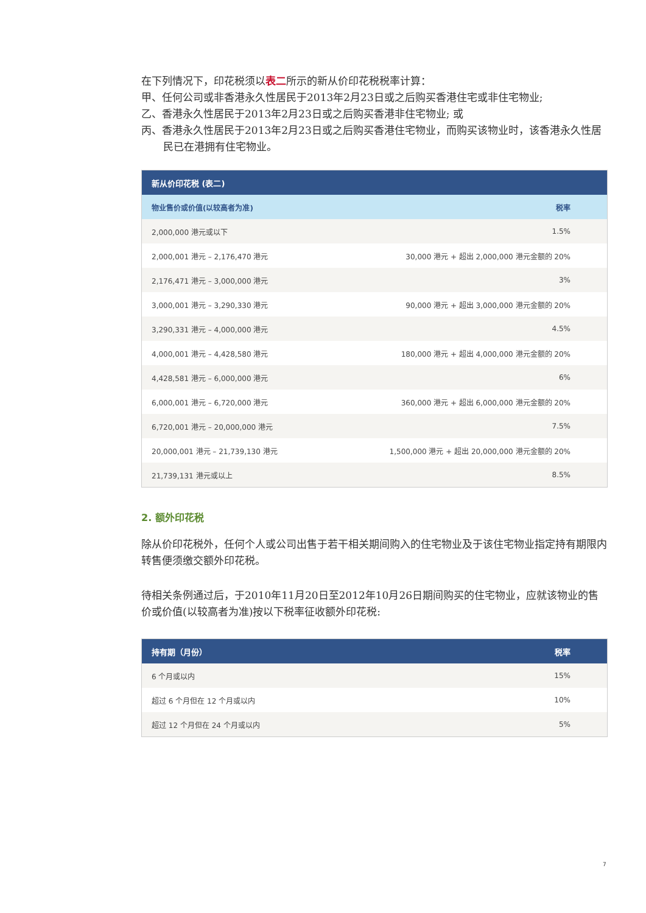在下列情况下，印花税须以表二所示的新从价印花税税率计算：
甲、任何公司或非香港永久性居民于2013年2月23日或之后购买香港住宅或非住宅物业;
乙、香港永久性居民于2013年2月23日或之后购买香港非住宅物业; 或
丙、香港永久性居民于2013年2月23日或之后购买香港住宅物业，而购买该物业时，该香港永久性居民已在港拥有住宅物业。
| 新从价印花税 (表二) | |
| --- | --- |
| 物业售价或价值(以较高者为准) | 税率 |
| 2,000,000 港元或以下 | 1.5% |
| 2,000,001 港元 – 2,176,470 港元 | 30,000 港元 + 超出 2,000,000 港元金额的 20% |
| 2,176,471 港元 – 3,000,000 港元 | 3% |
| 3,000,001 港元 – 3,290,330 港元 | 90,000 港元 + 超出 3,000,000 港元金额的 20% |
| 3,290,331 港元 – 4,000,000 港元 | 4.5% |
| 4,000,001 港元 – 4,428,580 港元 | 180,000 港元 + 超出 4,000,000 港元金额的 20% |
| 4,428,581 港元 – 6,000,000 港元 | 6% |
| 6,000,001 港元 – 6,720,000 港元 | 360,000 港元 + 超出 6,000,000 港元金额的 20% |
| 6,720,001 港元 – 20,000,000 港元 | 7.5% |
| 20,000,001 港元 – 21,739,130 港元 | 1,500,000 港元 + 超出 20,000,000 港元金额的 20% |
| 21,739,131 港元或以上 | 8.5% |
2. 额外印花税
除从价印花税外，任何个人或公司出售于若干相关期间购入的住宅物业及于该住宅物业指定持有期限内转售便须缴交额外印花税。
待相关条例通过后，于2010年11月20日至2012年10月26日期间购买的住宅物业，应就该物业的售价或价值(以较高者为准)按以下税率征收额外印花税:
| 持有期（月份） | 税率 |
| --- | --- |
| 6 个月或以内 | 15% |
| 超过 6 个月但在 12 个月或以内 | 10% |
| 超过 12 个月但在 24 个月或以内 | 5% |
7